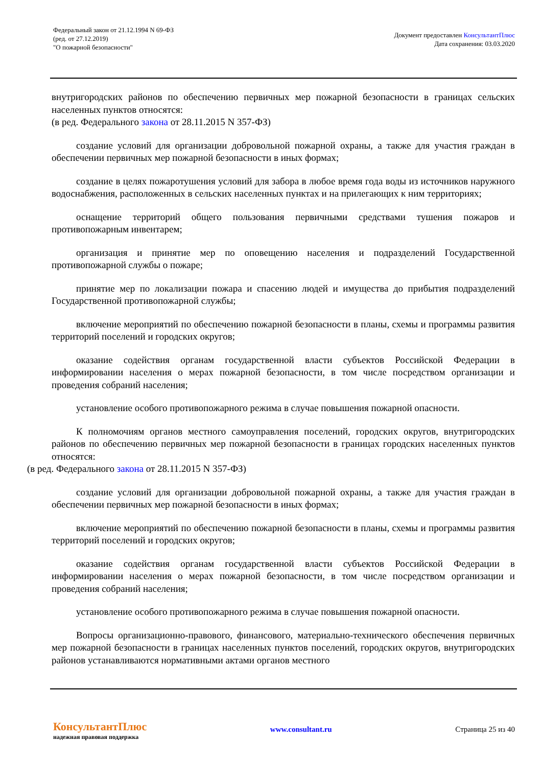Федеральный закон от 21.12.1994 N 69-ФЗ
(ред. от 27.12.2019)
"О пожарной безопасности"
Документ предоставлен КонсультантПлюс
Дата сохранения: 03.03.2020
внутригородских районов по обеспечению первичных мер пожарной безопасности в границах сельских населенных пунктов относятся:
(в ред. Федерального закона от 28.11.2015 N 357-ФЗ)
создание условий для организации добровольной пожарной охраны, а также для участия граждан в обеспечении первичных мер пожарной безопасности в иных формах;
создание в целях пожаротушения условий для забора в любое время года воды из источников наружного водоснабжения, расположенных в сельских населенных пунктах и на прилегающих к ним территориях;
оснащение территорий общего пользования первичными средствами тушения пожаров и противопожарным инвентарем;
организация и принятие мер по оповещению населения и подразделений Государственной противопожарной службы о пожаре;
принятие мер по локализации пожара и спасению людей и имущества до прибытия подразделений Государственной противопожарной службы;
включение мероприятий по обеспечению пожарной безопасности в планы, схемы и программы развития территорий поселений и городских округов;
оказание содействия органам государственной власти субъектов Российской Федерации в информировании населения о мерах пожарной безопасности, в том числе посредством организации и проведения собраний населения;
установление особого противопожарного режима в случае повышения пожарной опасности.
К полномочиям органов местного самоуправления поселений, городских округов, внутригородских районов по обеспечению первичных мер пожарной безопасности в границах городских населенных пунктов относятся:
(в ред. Федерального закона от 28.11.2015 N 357-ФЗ)
создание условий для организации добровольной пожарной охраны, а также для участия граждан в обеспечении первичных мер пожарной безопасности в иных формах;
включение мероприятий по обеспечению пожарной безопасности в планы, схемы и программы развития территорий поселений и городских округов;
оказание содействия органам государственной власти субъектов Российской Федерации в информировании населения о мерах пожарной безопасности, в том числе посредством организации и проведения собраний населения;
установление особого противопожарного режима в случае повышения пожарной опасности.
Вопросы организационно-правового, финансового, материально-технического обеспечения первичных мер пожарной безопасности в границах населенных пунктов поселений, городских округов, внутригородских районов устанавливаются нормативными актами органов местного
КонсультантПлюс
надежная правовая поддержка
www.consultant.ru Страница 25 из 40